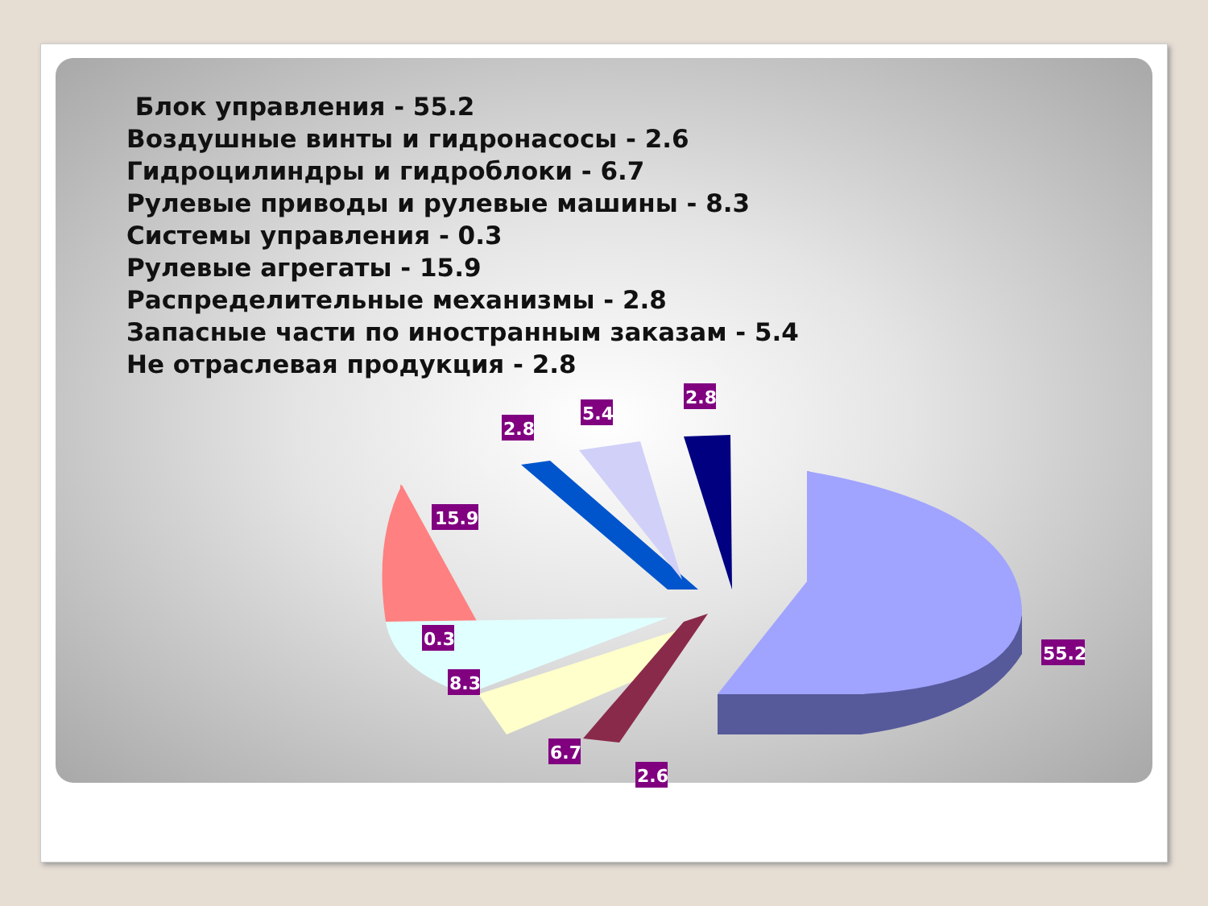Блок управления - 55.2
Воздушные винты и гидронасосы - 2.6
Гидроцилиндры и гидроблоки - 6.7
Рулевые приводы и рулевые машины - 8.3
Системы управления - 0.3
Рулевые агрегаты - 15.9
Распределительные механизмы - 2.8
Запасные части по иностранным заказам - 5.4
Не отраслевая продукция - 2.8
15.9
2.8
5.4
2.8
0.3
8.3
55.2
6.7
2.6